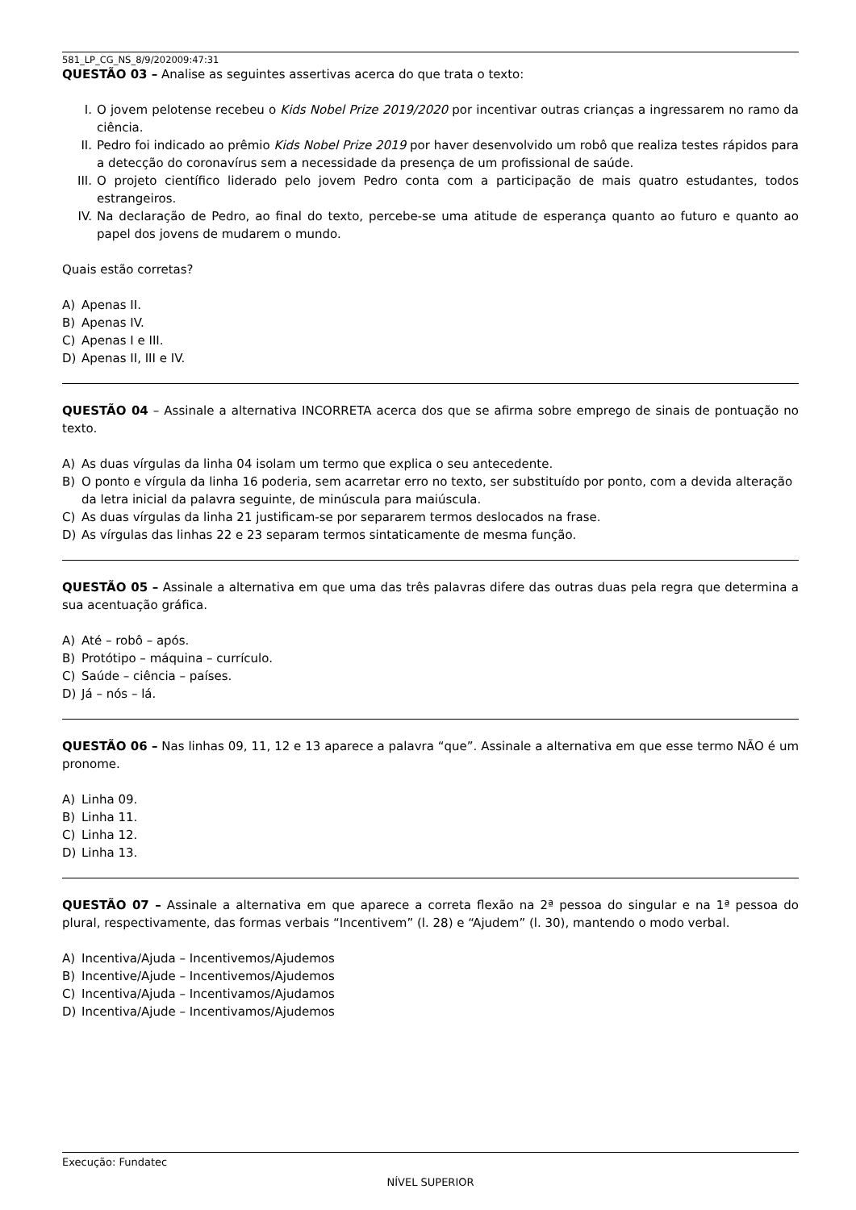581_LP_CG_NS_8/9/202009:47:31
QUESTÃO 03 – Analise as seguintes assertivas acerca do que trata o texto:
I. O jovem pelotense recebeu o Kids Nobel Prize 2019/2020 por incentivar outras crianças a ingressarem no ramo da ciência.
II. Pedro foi indicado ao prêmio Kids Nobel Prize 2019 por haver desenvolvido um robô que realiza testes rápidos para a detecção do coronavírus sem a necessidade da presença de um profissional de saúde.
III. O projeto científico liderado pelo jovem Pedro conta com a participação de mais quatro estudantes, todos estrangeiros.
IV. Na declaração de Pedro, ao final do texto, percebe-se uma atitude de esperança quanto ao futuro e quanto ao papel dos jovens de mudarem o mundo.
Quais estão corretas?
A) Apenas II.
B) Apenas IV.
C) Apenas I e III.
D) Apenas II, III e IV.
QUESTÃO 04 – Assinale a alternativa INCORRETA acerca dos que se afirma sobre emprego de sinais de pontuação no texto.
A) As duas vírgulas da linha 04 isolam um termo que explica o seu antecedente.
B) O ponto e vírgula da linha 16 poderia, sem acarretar erro no texto, ser substituído por ponto, com a devida alteração da letra inicial da palavra seguinte, de minúscula para maiúscula.
C) As duas vírgulas da linha 21 justificam-se por separarem termos deslocados na frase.
D) As vírgulas das linhas 22 e 23 separam termos sintaticamente de mesma função.
QUESTÃO 05 – Assinale a alternativa em que uma das três palavras difere das outras duas pela regra que determina a sua acentuação gráfica.
A) Até – robô – após.
B) Protótipo – máquina – currículo.
C) Saúde – ciência – países.
D) Já – nós – lá.
QUESTÃO 06 – Nas linhas 09, 11, 12 e 13 aparece a palavra “que”. Assinale a alternativa em que esse termo NÃO é um pronome.
A) Linha 09.
B) Linha 11.
C) Linha 12.
D) Linha 13.
QUESTÃO 07 – Assinale a alternativa em que aparece a correta flexão na 2ª pessoa do singular e na 1ª pessoa do plural, respectivamente, das formas verbais “Incentivem” (l. 28) e “Ajudem” (l. 30), mantendo o modo verbal.
A) Incentiva/Ajuda – Incentivemos/Ajudemos
B) Incentive/Ajude – Incentivemos/Ajudemos
C) Incentiva/Ajuda – Incentivamos/Ajudamos
D) Incentiva/Ajude – Incentivamos/Ajudemos
Execução: Fundatec
NÍVEL SUPERIOR